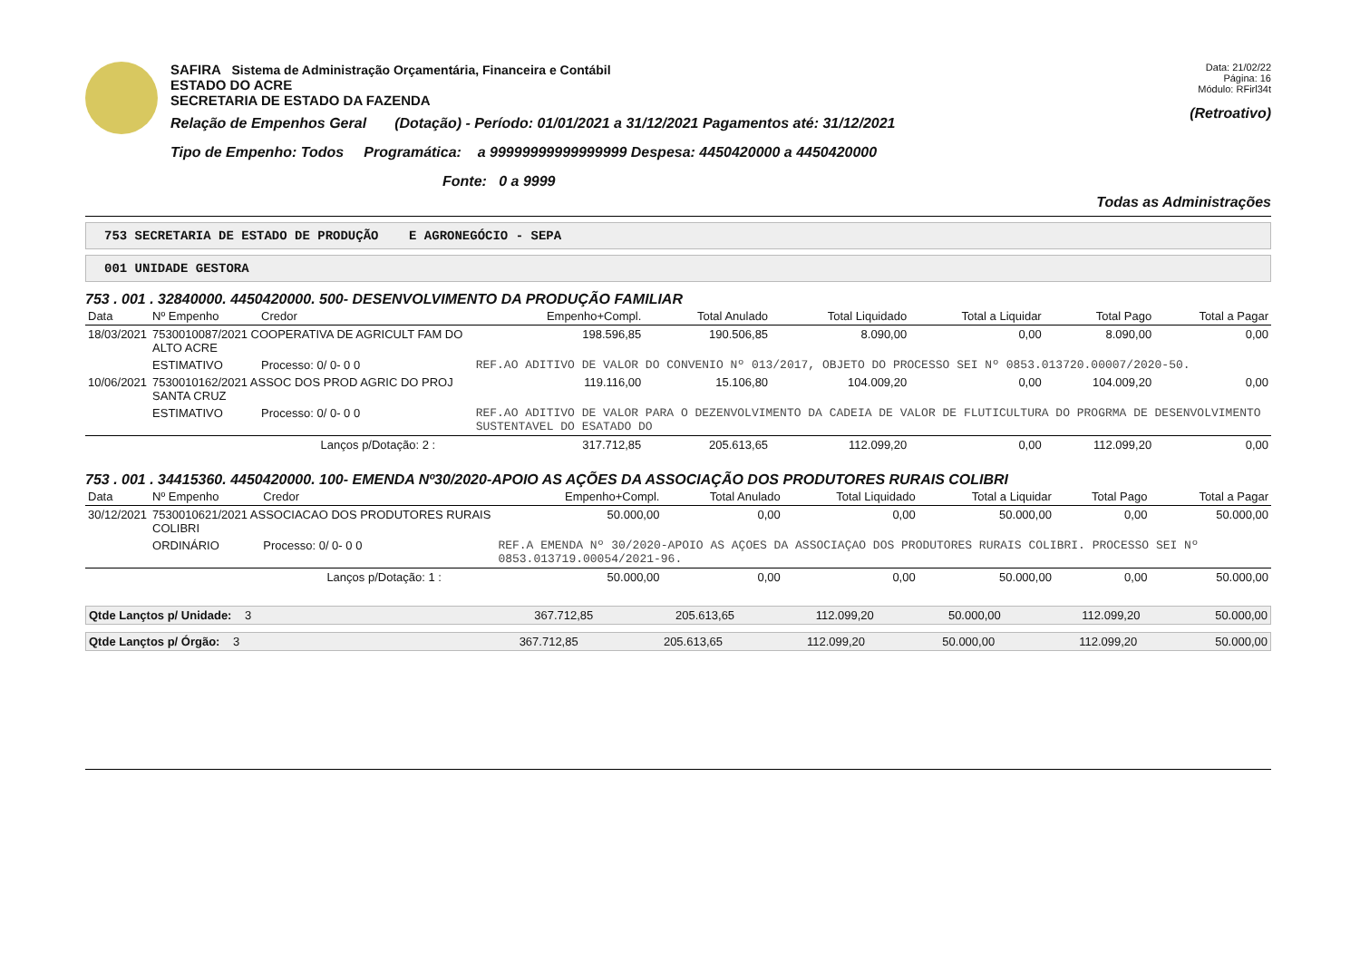SAFIRA Sistema de Administração Orçamentária, Financeira e Contábil
ESTADO DO ACRE
SECRETARIA DE ESTADO DA FAZENDA
Relação de Empenhos Geral (Dotação) - Período: 01/01/2021 a 31/12/2021 Pagamentos até: 31/12/2021
Tipo de Empenho: Todos Programática: a 99999999999999999 Despesa: 4450420000 a 4450420000
Fonte: 0 a 9999
Data: 21/02/22
Página: 16
Módulo: RFirl34t
(Retroativo)
Todas as Administrações
753 SECRETARIA DE ESTADO DE PRODUÇÃO E AGRONEGÓCIO - SEPA
001 UNIDADE GESTORA
753 . 001 . 32840000. 4450420000. 500- DESENVOLVIMENTO DA PRODUÇÃO FAMILIAR
| Data | Nº Empenho | Credor | | Empenho+Compl. | Total Anulado | Total Liquidado | Total a Liquidar | Total Pago | Total a Pagar |
| --- | --- | --- | --- | --- | --- | --- | --- | --- | --- |
| 18/03/2021 | 7530010087/2021 COOPERATIVA DE AGRICULT FAM DO ALTO ACRE | | | 198.596,85 | 190.506,85 | 8.090,00 | 0,00 | 8.090,00 | 0,00 |
| | ESTIMATIVO | Processo: 0/ 0- 0 0 | | REF.AO ADITIVO DE VALOR DO CONVENIO Nº 013/2017, OBJETO DO PROCESSO SEI Nº 0853.013720.00007/2020-50. | | | | | |
| 10/06/2021 | 7530010162/2021 ASSOC DOS PROD AGRIC DO PROJ SANTA CRUZ | | | 119.116,00 | 15.106,80 | 104.009,20 | 0,00 | 104.009,20 | 0,00 |
| | ESTIMATIVO | Processo: 0/ 0- 0 0 | | REF.AO ADITIVO DE VALOR PARA O DEZENVOLVIMENTO DA CADEIA DE VALOR DE FLUTICULTURA DO PROGRMA DE DESENVOLVIMENTO SUSTENTAVEL DO ESATADO DO | | | | | |
| | | | Lanços p/Dotação: 2 : | 317.712,85 | 205.613,65 | 112.099,20 | 0,00 | 112.099,20 | 0,00 |
753 . 001 . 34415360. 4450420000. 100- EMENDA Nº30/2020-APOIO AS AÇÕES DA ASSOCIAÇÃO DOS PRODUTORES RURAIS COLIBRI
| Data | Nº Empenho | Credor | | Empenho+Compl. | Total Anulado | Total Liquidado | Total a Liquidar | Total Pago | Total a Pagar |
| --- | --- | --- | --- | --- | --- | --- | --- | --- | --- |
| 30/12/2021 | 7530010621/2021 ASSOCIACAO DOS PRODUTORES RURAIS COLIBRI | | | 50.000,00 | 0,00 | 0,00 | 50.000,00 | 0,00 | 50.000,00 |
| | ORDINÁRIO | Processo: 0/ 0- 0 0 | | REF.A EMENDA Nº 30/2020-APOIO AS AÇOES DA ASSOCIAÇAO DOS PRODUTORES RURAIS COLIBRI. PROCESSO SEI Nº 0853.013719.00054/2021-96. | | | | | |
| | | | Lanços p/Dotação: 1 : | 50.000,00 | 0,00 | 0,00 | 50.000,00 | 0,00 | 50.000,00 |
| Qtde Lançtos p/ Unidade: 3 | 367.712,85 | 205.613,65 | 112.099,20 | 50.000,00 | 112.099,20 | 50.000,00 |
| Qtde Lançtos p/ Órgão: 3 | 367.712,85 | 205.613,65 | 112.099,20 | 50.000,00 | 112.099,20 | 50.000,00 |